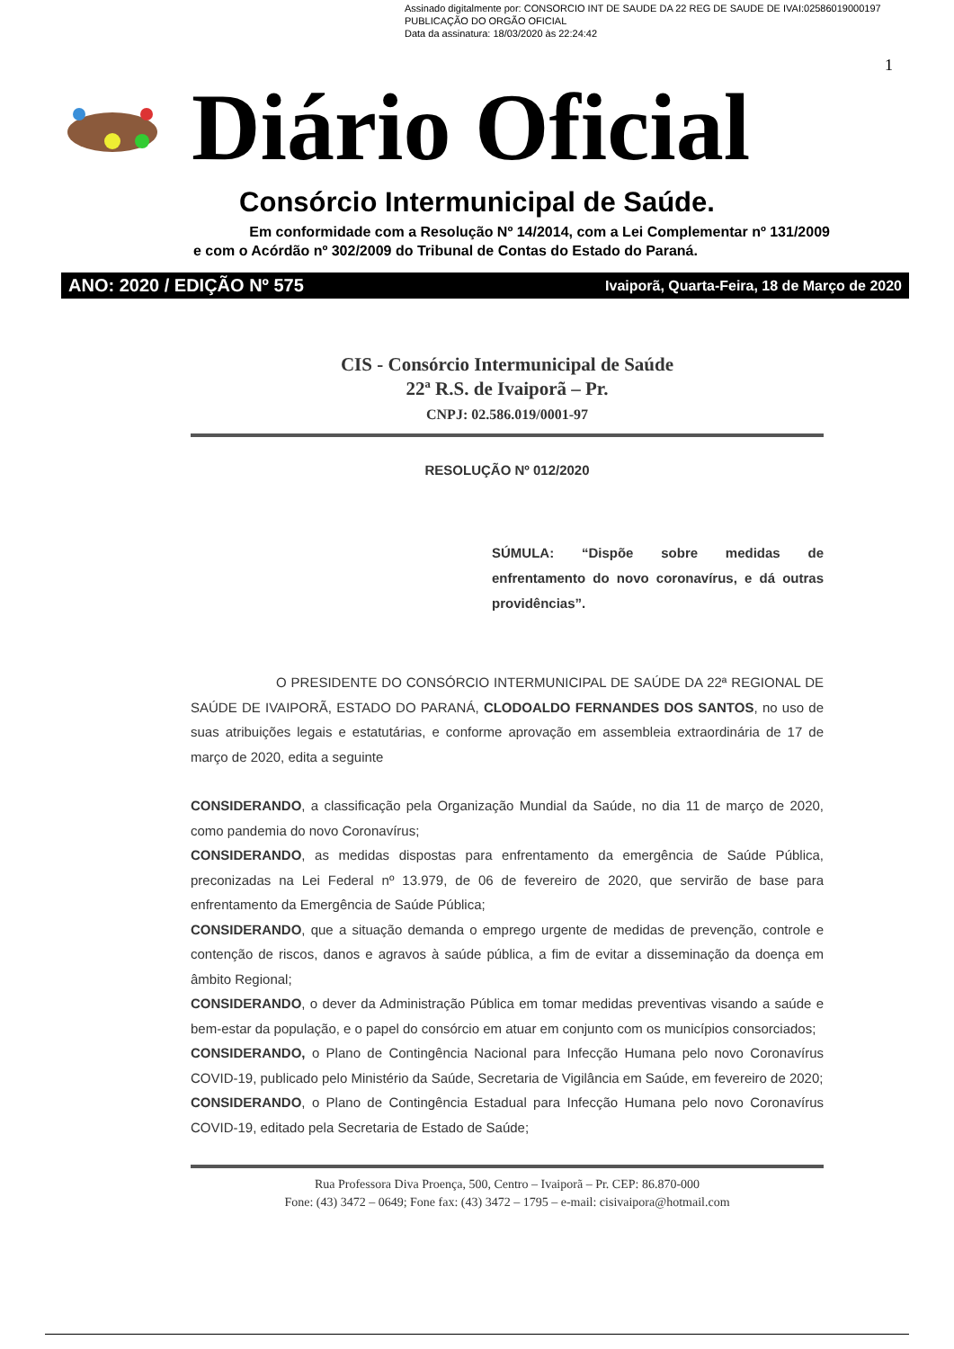Assinado digitalmente por: CONSORCIO INT DE SAUDE DA 22 REG DE SAUDE DE IVAI:02586019000197
PUBLICAÇÃO DO ORGÃO OFICIAL
Data da assinatura: 18/03/2020 às 22:24:42
1
Diário Oficial
Consórcio Intermunicipal de Saúde.
Em conformidade com a Resolução Nº 14/2014, com a Lei Complementar nº 131/2009
e com o Acórdão nº 302/2009 do Tribunal de Contas do Estado do Paraná.
ANO: 2020 / EDIÇÃO Nº 575 Ivaiporã, Quarta-Feira, 18 de Março de 2020
CIS - Consórcio Intermunicipal de Saúde
22ª R.S. de Ivaiporã – Pr.
CNPJ: 02.586.019/0001-97
RESOLUÇÃO Nº 012/2020
SÚMULA: “Dispõe sobre medidas de enfrentamento do novo coronavírus, e dá outras providências”.
O PRESIDENTE DO CONSÓRCIO INTERMUNICIPAL DE SAÚDE DA 22ª REGIONAL DE SAÚDE DE IVAIPORÃ, ESTADO DO PARANÁ, CLODOALDO FERNANDES DOS SANTOS, no uso de suas atribuições legais e estatutárias, e conforme aprovação em assembleia extraordinária de 17 de março de 2020, edita a seguinte
CONSIDERANDO, a classificação pela Organização Mundial da Saúde, no dia 11 de março de 2020, como pandemia do novo Coronavírus;
CONSIDERANDO, as medidas dispostas para enfrentamento da emergência de Saúde Pública, preconizadas na Lei Federal nº 13.979, de 06 de fevereiro de 2020, que servirão de base para enfrentamento da Emergência de Saúde Pública;
CONSIDERANDO, que a situação demanda o emprego urgente de medidas de prevenção, controle e contenção de riscos, danos e agravos à saúde pública, a fim de evitar a disseminação da doença em âmbito Regional;
CONSIDERANDO, o dever da Administração Pública em tomar medidas preventivas visando a saúde e bem-estar da população, e o papel do consórcio em atuar em conjunto com os municípios consorciados;
CONSIDERANDO, o Plano de Contingência Nacional para Infecção Humana pelo novo Coronavírus COVID-19, publicado pelo Ministério da Saúde, Secretaria de Vigilância em Saúde, em fevereiro de 2020;
CONSIDERANDO, o Plano de Contingência Estadual para Infecção Humana pelo novo Coronavírus COVID-19, editado pela Secretaria de Estado de Saúde;
Rua Professora Diva Proença, 500, Centro – Ivaiporã – Pr. CEP: 86.870-000
Fone: (43) 3472 – 0649; Fone fax: (43) 3472 – 1795 – e-mail: cisivaipora@hotmail.com